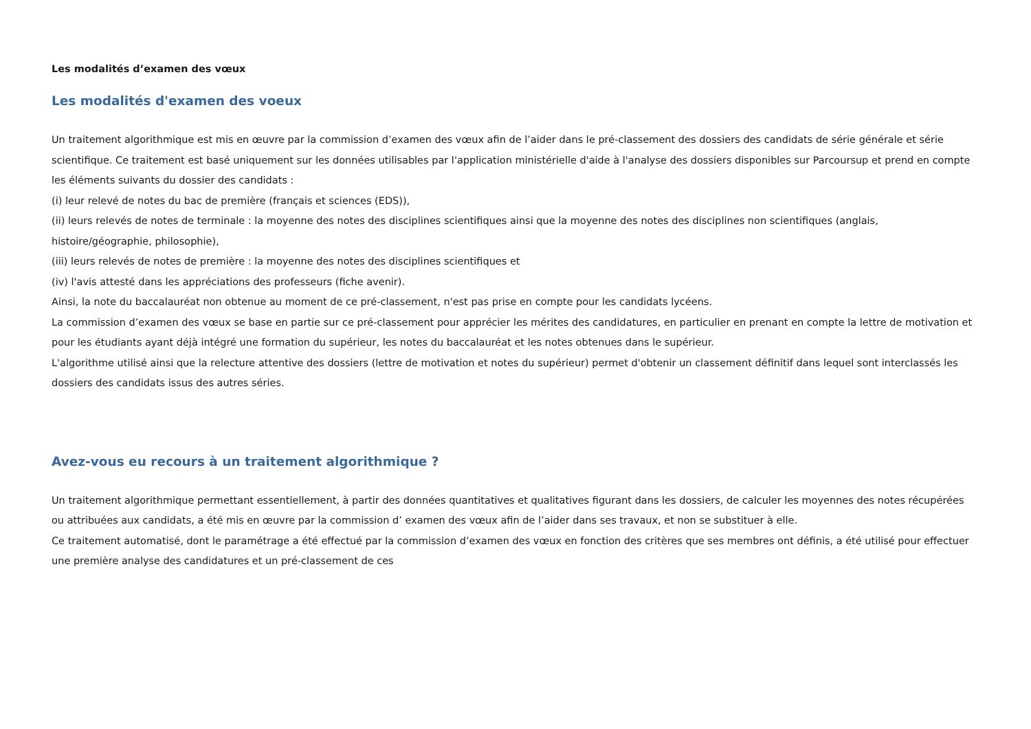Les modalités d’examen des vœux
Les modalités d'examen des voeux
Un traitement algorithmique est mis en œuvre par la commission d’examen des vœux afin de l’aider dans le pré-classement des dossiers des candidats de série générale et série scientifique. Ce traitement est basé uniquement sur les données utilisables par l'application ministérielle d'aide à l'analyse des dossiers disponibles sur Parcoursup et prend en compte les éléments suivants du dossier des candidats :
(i) leur relevé de notes du bac de première (français et sciences (EDS)),
(ii) leurs relevés de notes de terminale : la moyenne des notes des disciplines scientifiques ainsi que la moyenne des notes des disciplines non scientifiques (anglais, histoire/géographie, philosophie),
(iii) leurs relevés de notes de première : la moyenne des notes des disciplines scientifiques et
(iv) l'avis attesté dans les appréciations des professeurs (fiche avenir).
Ainsi, la note du baccalauréat non obtenue au moment de ce pré-classement, n'est pas prise en compte pour les candidats lycéens.
La commission d’examen des vœux se base en partie sur ce pré-classement pour apprécier les mérites des candidatures, en particulier en prenant en compte la lettre de motivation et pour les étudiants ayant déjà intégré une formation du supérieur, les notes du baccalauréat et les notes obtenues dans le supérieur.
L'algorithme utilisé ainsi que la relecture attentive des dossiers (lettre de motivation et notes du supérieur) permet d'obtenir un classement définitif dans lequel sont interclassés les dossiers des candidats issus des autres séries.
Avez-vous eu recours à un traitement algorithmique ?
Un traitement algorithmique permettant essentiellement, à partir des données quantitatives et qualitatives figurant dans les dossiers, de calculer les moyennes des notes récupérées ou attribuées aux candidats, a été mis en œuvre par la commission d’ examen des vœux afin de l’aider dans ses travaux, et non se substituer à elle.
Ce traitement automatisé, dont le paramétrage a été effectué par la commission d’examen des vœux en fonction des critères que ses membres ont définis, a été utilisé pour effectuer une première analyse des candidatures et un pré-classement de ces